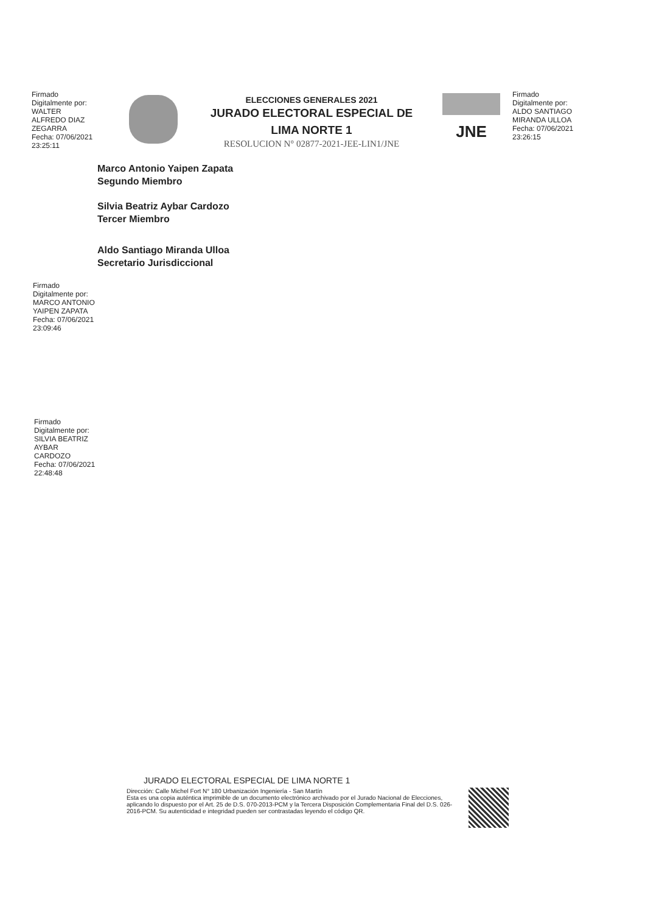Firmado
Digitalmente por:
WALTER
ALFREDO DIAZ
ZEGARRA
Fecha: 07/06/2021
23:25:11
ELECCIONES GENERALES 2021
JURADO ELECTORAL ESPECIAL DE
LIMA NORTE 1
RESOLUCION N° 02877-2021-JEE-LIN1/JNE
JNE
Firmado
Digitalmente por:
ALDO SANTIAGO
MIRANDA ULLOA
Fecha: 07/06/2021
23:26:15
Marco Antonio Yaipen Zapata
Segundo Miembro
Silvia Beatriz Aybar Cardozo
Tercer Miembro
Aldo Santiago Miranda Ulloa
Secretario Jurisdiccional
Firmado
Digitalmente por:
MARCO ANTONIO
YAIPEN ZAPATA
Fecha: 07/06/2021
23:09:46
Firmado
Digitalmente por:
SILVIA BEATRIZ
AYBAR
CARDOZO
Fecha: 07/06/2021
22:48:48
JURADO ELECTORAL ESPECIAL DE LIMA NORTE 1
Dirección: Calle Michel Fort N° 180 Urbanización Ingeniería - San Martín
Esta es una copia auténtica imprimible de un documento electrónico archivado por el Jurado Nacional de Elecciones, aplicando lo dispuesto por el Art. 25 de D.S. 070-2013-PCM y la Tercera Disposición Complementaria Final del D.S. 026-2016-PCM. Su autenticidad e integridad pueden ser contrastadas leyendo el código QR.